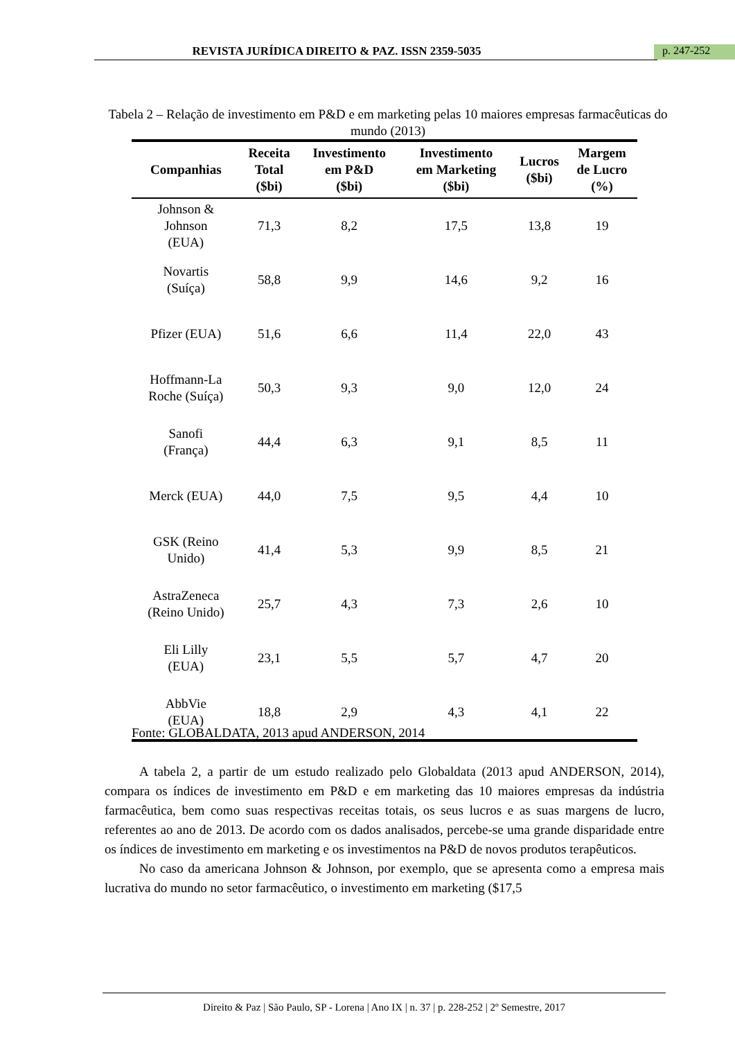REVISTA JURÍDICA DIREITO & PAZ. ISSN 2359-5035 p. 247-252
Tabela 2 – Relação de investimento em P&D e em marketing pelas 10 maiores empresas farmacêuticas do mundo (2013)
| Companhias | Receita Total ($bi) | Investimento em P&D ($bi) | Investimento em Marketing ($bi) | Lucros ($bi) | Margem de Lucro (%) |
| --- | --- | --- | --- | --- | --- |
| Johnson & Johnson (EUA) | 71,3 | 8,2 | 17,5 | 13,8 | 19 |
| Novartis (Suíça) | 58,8 | 9,9 | 14,6 | 9,2 | 16 |
| Pfizer (EUA) | 51,6 | 6,6 | 11,4 | 22,0 | 43 |
| Hoffmann-La Roche (Suíça) | 50,3 | 9,3 | 9,0 | 12,0 | 24 |
| Sanofi (França) | 44,4 | 6,3 | 9,1 | 8,5 | 11 |
| Merck (EUA) | 44,0 | 7,5 | 9,5 | 4,4 | 10 |
| GSK (Reino Unido) | 41,4 | 5,3 | 9,9 | 8,5 | 21 |
| AstraZeneca (Reino Unido) | 25,7 | 4,3 | 7,3 | 2,6 | 10 |
| Eli Lilly (EUA) | 23,1 | 5,5 | 5,7 | 4,7 | 20 |
| AbbVie (EUA) | 18,8 | 2,9 | 4,3 | 4,1 | 22 |
Fonte: GLOBALDATA, 2013 apud ANDERSON, 2014
A tabela 2, a partir de um estudo realizado pelo Globaldata (2013 apud ANDERSON, 2014), compara os índices de investimento em P&D e em marketing das 10 maiores empresas da indústria farmacêutica, bem como suas respectivas receitas totais, os seus lucros e as suas margens de lucro, referentes ao ano de 2013. De acordo com os dados analisados, percebe-se uma grande disparidade entre os índices de investimento em marketing e os investimentos na P&D de novos produtos terapêuticos.
No caso da americana Johnson & Johnson, por exemplo, que se apresenta como a empresa mais lucrativa do mundo no setor farmacêutico, o investimento em marketing ($17,5
Direito & Paz | São Paulo, SP - Lorena | Ano IX | n. 37 | p. 228-252 | 2º Semestre, 2017